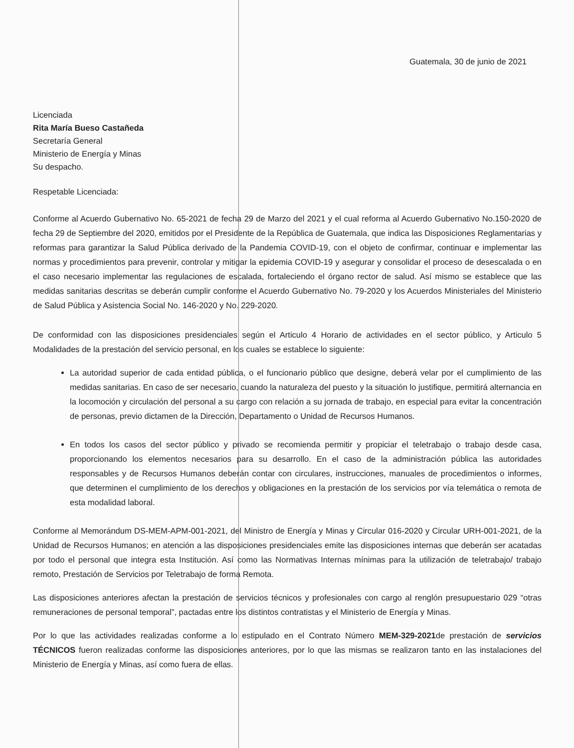Guatemala, 30 de junio de 2021
Licenciada
Rita María Bueso Castañeda
Secretaría General
Ministerio de Energía y Minas
Su despacho.
Respetable Licenciada:
Conforme al Acuerdo Gubernativo No. 65-2021 de fecha 29 de Marzo del 2021 y el cual reforma al Acuerdo Gubernativo No.150-2020 de fecha 29 de Septiembre del 2020, emitidos por el Presidente de la República de Guatemala, que indica las Disposiciones Reglamentarias y reformas para garantizar la Salud Pública derivado de la Pandemia COVID-19, con el objeto de confirmar, continuar e implementar las normas y procedimientos para prevenir, controlar y mitigar la epidemia COVID-19 y asegurar y consolidar el proceso de desescalada o en el caso necesario implementar las regulaciones de escalada, fortaleciendo el órgano rector de salud. Así mismo se establece que las medidas sanitarias descritas se deberán cumplir conforme el Acuerdo Gubernativo No. 79-2020 y los Acuerdos Ministeriales del Ministerio de Salud Pública y Asistencia Social No. 146-2020 y No. 229-2020.
De conformidad con las disposiciones presidenciales según el Articulo 4 Horario de actividades en el sector público, y Articulo 5 Modalidades de la prestación del servicio personal, en los cuales se establece lo siguiente:
La autoridad superior de cada entidad pública, o el funcionario público que designe, deberá velar por el cumplimiento de las medidas sanitarias. En caso de ser necesario, cuando la naturaleza del puesto y la situación lo justifique, permitirá alternancia en la locomoción y circulación del personal a su cargo con relación a su jornada de trabajo, en especial para evitar la concentración de personas, previo dictamen de la Dirección, Departamento o Unidad de Recursos Humanos.
En todos los casos del sector público y privado se recomienda permitir y propiciar el teletrabajo o trabajo desde casa, proporcionando los elementos necesarios para su desarrollo. En el caso de la administración pública las autoridades responsables y de Recursos Humanos deberán contar con circulares, instrucciones, manuales de procedimientos o informes, que determinen el cumplimiento de los derechos y obligaciones en la prestación de los servicios por vía telemática o remota de esta modalidad laboral.
Conforme al Memorándum DS-MEM-APM-001-2021, del Ministro de Energía y Minas y Circular 016-2020 y Circular URH-001-2021, de la Unidad de Recursos Humanos; en atención a las disposiciones presidenciales emite las disposiciones internas que deberán ser acatadas por todo el personal que integra esta Institución. Así como las Normativas Internas mínimas para la utilización de teletrabajo/ trabajo remoto, Prestación de Servicios por Teletrabajo de forma Remota.
Las disposiciones anteriores afectan la prestación de servicios técnicos y profesionales con cargo al renglón presupuestario 029 “otras remuneraciones de personal temporal”, pactadas entre los distintos contratistas y el Ministerio de Energía y Minas.
Por lo que las actividades realizadas conforme a lo estipulado en el Contrato Número MEM-329-2021de prestación de servicios TÉCNICOS fueron realizadas conforme las disposiciones anteriores, por lo que las mismas se realizaron tanto en las instalaciones del Ministerio de Energía y Minas, así como fuera de ellas.